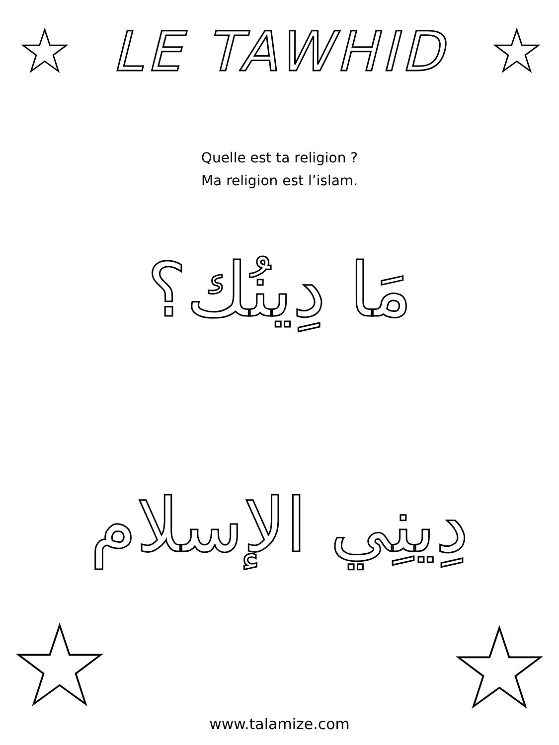LE TAWHID
Quelle est ta religion ?
Ma religion est l’islam.
مَا دِينُك؟
دِينِي الإسلام
www.talamize.com